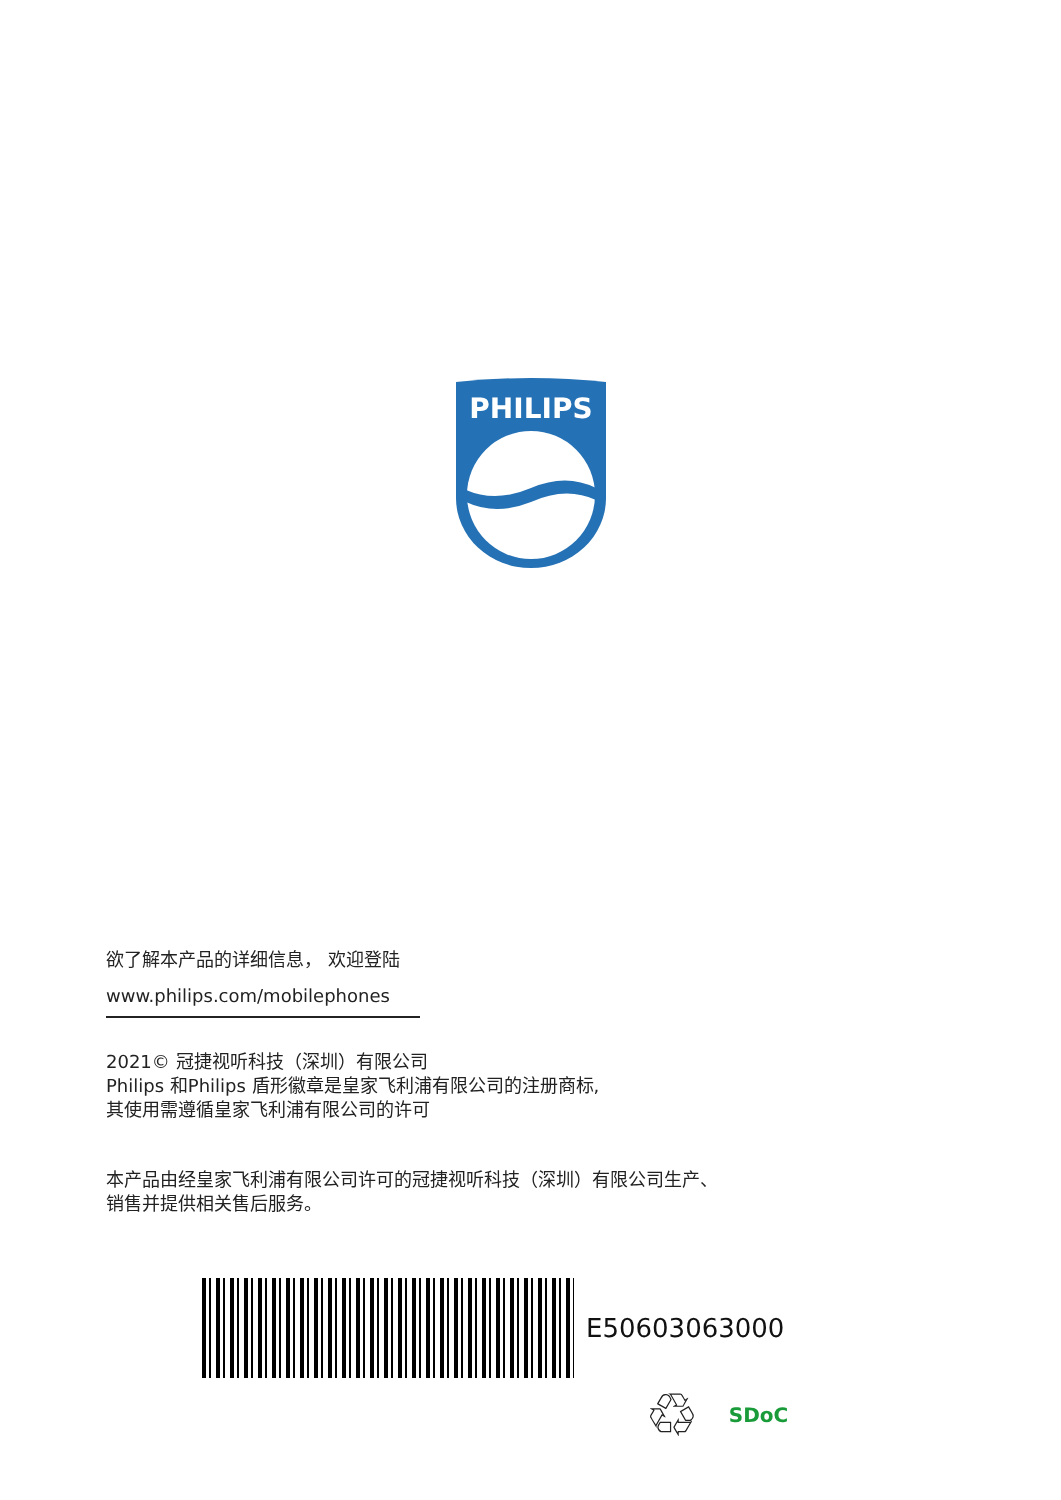PHILIPS
欲了解本产品的详细信息， 欢迎登陆
www.philips.com/mobilephones
2021© 冠捷视听科技（深圳）有限公司
Philips 和Philips 盾形徽章是皇家飞利浦有限公司的注册商标,
其使用需遵循皇家飞利浦有限公司的许可
本产品由经皇家飞利浦有限公司许可的冠捷视听科技（深圳）有限公司生产、
销售并提供相关售后服务。
E50603063000
♲ SDoC